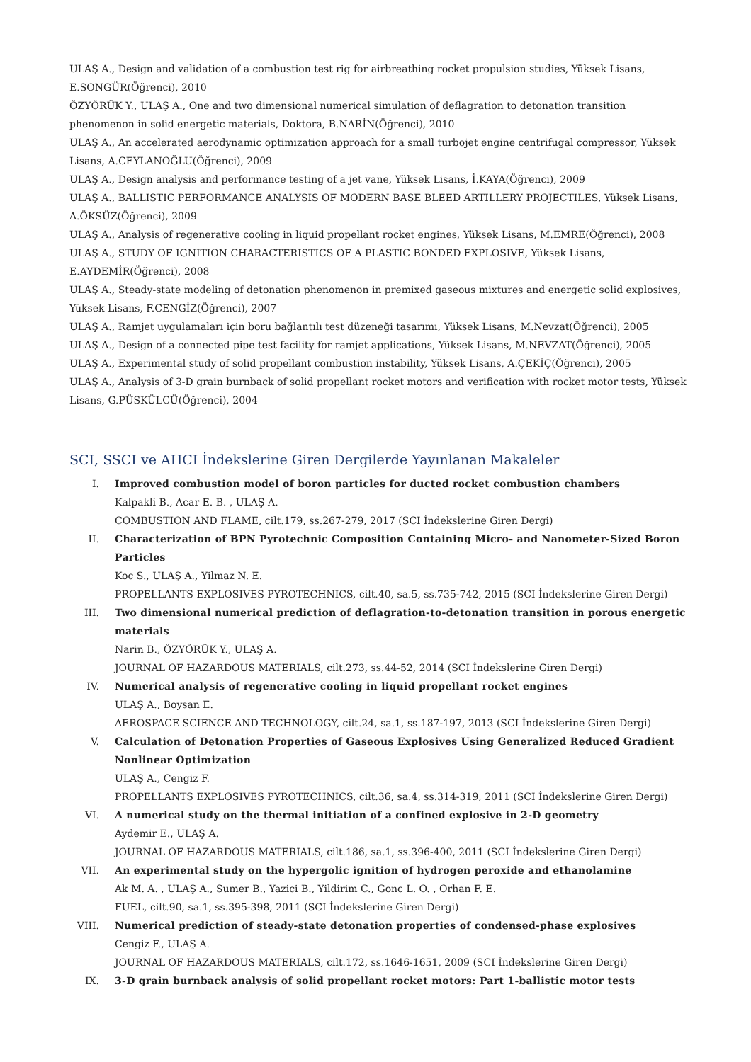ULAŞ A., Design and validation of a combustion test rig for airbreathing rocket propulsion studies, Yüksek Lisans, E.SONGÜR(Öğrenci), 2010
ÖZYÖRÜK Y., ULAŞ A., One and two dimensional numerical simulation of deflagration to detonation transition phenomenon in solid energetic materials, Doktora, B.NARİN(Öğrenci), 2010
ULAŞ A., An accelerated aerodynamic optimization approach for a small turbojet engine centrifugal compressor, Yüksek Lisans, A.CEYLANOĞLU(Öğrenci), 2009
ULAŞ A., Design analysis and performance testing of a jet vane, Yüksek Lisans, İ.KAYA(Öğrenci), 2009
ULAŞ A., BALLISTIC PERFORMANCE ANALYSIS OF MODERN BASE BLEED ARTILLERY PROJECTILES, Yüksek Lisans, A.ÖKSÜZ(Öğrenci), 2009
ULAŞ A., Analysis of regenerative cooling in liquid propellant rocket engines, Yüksek Lisans, M.EMRE(Öğrenci), 2008
ULAŞ A., STUDY OF IGNITION CHARACTERISTICS OF A PLASTIC BONDED EXPLOSIVE, Yüksek Lisans, E.AYDEMİR(Öğrenci), 2008
ULAŞ A., Steady-state modeling of detonation phenomenon in premixed gaseous mixtures and energetic solid explosives, Yüksek Lisans, F.CENGİZ(Öğrenci), 2007
ULAŞ A., Ramjet uygulamaları için boru bağlantılı test düzeneği tasarımı, Yüksek Lisans, M.Nevzat(Öğrenci), 2005
ULAŞ A., Design of a connected pipe test facility for ramjet applications, Yüksek Lisans, M.NEVZAT(Öğrenci), 2005
ULAŞ A., Experimental study of solid propellant combustion instability, Yüksek Lisans, A.ÇEKİÇ(Öğrenci), 2005
ULAŞ A., Analysis of 3-D grain burnback of solid propellant rocket motors and verification with rocket motor tests, Yüksek Lisans, G.PÜSKÜLCÜ(Öğrenci), 2004
SCI, SSCI ve AHCI İndekslerine Giren Dergilerde Yayınlanan Makaleler
I.
Improved combustion model of boron particles for ducted rocket combustion chambers
Kalpakli B., Acar E. B. , ULAŞ A.
COMBUSTION AND FLAME, cilt.179, ss.267-279, 2017 (SCI İndekslerine Giren Dergi)
II.
Characterization of BPN Pyrotechnic Composition Containing Micro- and Nanometer-Sized Boron Particles
Koc S., ULAŞ A., Yilmaz N. E.
PROPELLANTS EXPLOSIVES PYROTECHNICS, cilt.40, sa.5, ss.735-742, 2015 (SCI İndekslerine Giren Dergi)
III.
Two dimensional numerical prediction of deflagration-to-detonation transition in porous energetic materials
Narin B., ÖZYÖRÜK Y., ULAŞ A.
JOURNAL OF HAZARDOUS MATERIALS, cilt.273, ss.44-52, 2014 (SCI İndekslerine Giren Dergi)
IV.
Numerical analysis of regenerative cooling in liquid propellant rocket engines
ULAŞ A., Boysan E.
AEROSPACE SCIENCE AND TECHNOLOGY, cilt.24, sa.1, ss.187-197, 2013 (SCI İndekslerine Giren Dergi)
V.
Calculation of Detonation Properties of Gaseous Explosives Using Generalized Reduced Gradient Nonlinear Optimization
ULAŞ A., Cengiz F.
PROPELLANTS EXPLOSIVES PYROTECHNICS, cilt.36, sa.4, ss.314-319, 2011 (SCI İndekslerine Giren Dergi)
VI.
A numerical study on the thermal initiation of a confined explosive in 2-D geometry
Aydemir E., ULAŞ A.
JOURNAL OF HAZARDOUS MATERIALS, cilt.186, sa.1, ss.396-400, 2011 (SCI İndekslerine Giren Dergi)
VII.
An experimental study on the hypergolic ignition of hydrogen peroxide and ethanolamine
Ak M. A. , ULAŞ A., Sumer B., Yazici B., Yildirim C., Gonc L. O. , Orhan F. E.
FUEL, cilt.90, sa.1, ss.395-398, 2011 (SCI İndekslerine Giren Dergi)
VIII.
Numerical prediction of steady-state detonation properties of condensed-phase explosives
Cengiz F., ULAŞ A.
JOURNAL OF HAZARDOUS MATERIALS, cilt.172, ss.1646-1651, 2009 (SCI İndekslerine Giren Dergi)
IX.
3-D grain burnback analysis of solid propellant rocket motors: Part 1-ballistic motor tests